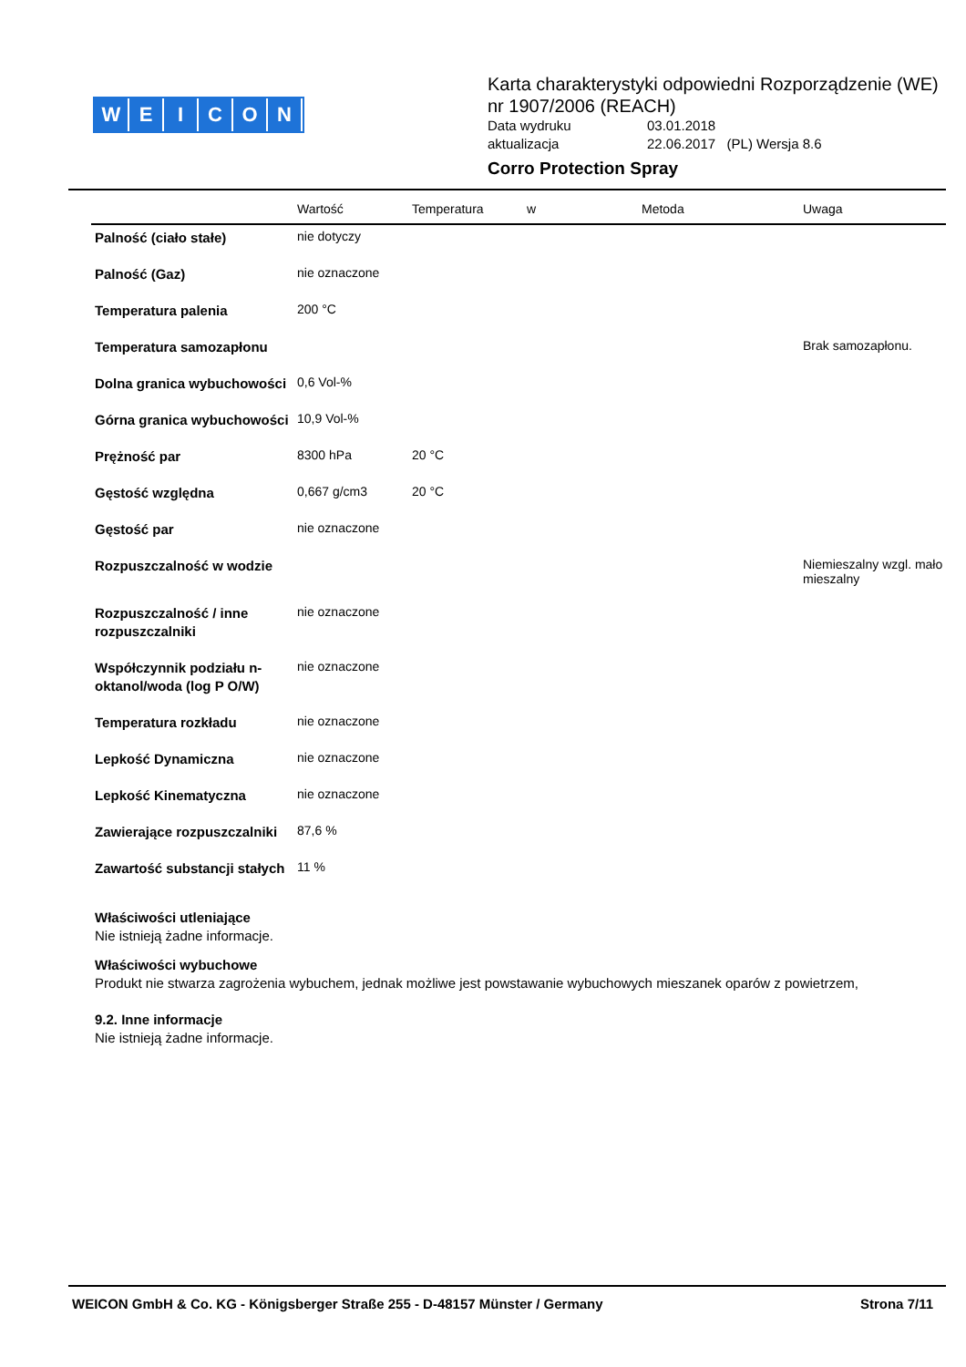WEICON
Karta charakterystyki odpowiedni Rozporządzenie (WE) nr 1907/2006 (REACH)
| Data wydruku | 03.01.2018 |
| aktualizacja | 22.06.2017 (PL) Wersja 8.6 |
Corro Protection Spray
| | Wartość | Temperatura | w | Metoda | Uwaga |
| --- | --- | --- | --- | --- | --- |
| Palność (ciało stałe) | nie dotyczy | | | | |
| Palność (Gaz) | nie oznaczone | | | | |
| Temperatura palenia | 200 °C | | | | |
| Temperatura samozapłonu | | | | | Brak samozapłonu. |
| Dolna granica wybuchowości | 0,6 Vol-% | | | | |
| Górna granica wybuchowości | 10,9 Vol-% | | | | |
| Prężność par | 8300 hPa | 20 °C | | | |
| Gęstość względna | 0,667 g/cm3 | 20 °C | | | |
| Gęstość par | nie oznaczone | | | | |
| Rozpuszczalność w wodzie | | | | | Niemieszalny wzgl. mało mieszalny |
| Rozpuszczalność / inne rozpuszczalniki | nie oznaczone | | | | |
| Współczynnik podziału n-oktanol/woda (log P O/W) | nie oznaczone | | | | |
| Temperatura rozkładu | nie oznaczone | | | | |
| Lepkość Dynamiczna | nie oznaczone | | | | |
| Lepkość Kinematyczna | nie oznaczone | | | | |
| Zawierające rozpuszczalniki | 87,6 % | | | | |
| Zawartość substancji stałych | 11 % | | | | |
Właściwości utleniające
Nie istnieją żadne informacje.
Właściwości wybuchowe
Produkt nie stwarza zagrożenia wybuchem, jednak możliwe jest powstawanie wybuchowych mieszanek oparów z powietrzem,
9.2. Inne informacje
Nie istnieją żadne informacje.
WEICON GmbH & Co. KG - Königsberger Straße 255 - D-48157 Münster / Germany Strona 7/11